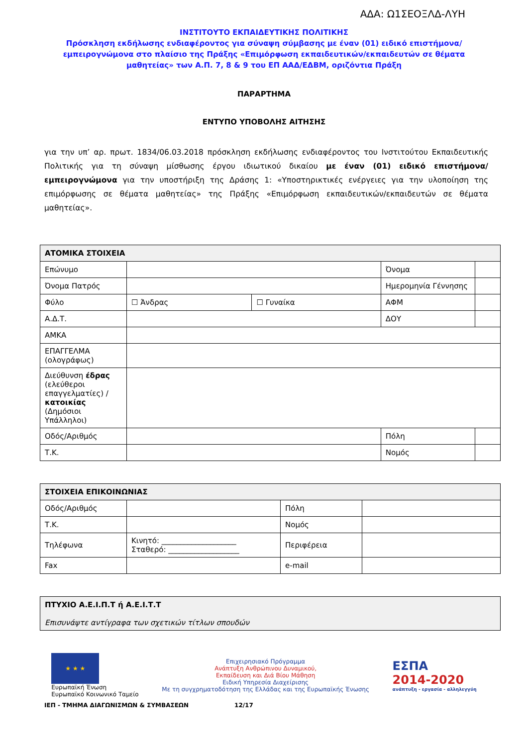ΑΔΑ: Ω1ΣΕΟΞΛΔ-ΛΥΗ
ΙΝΣΤΙΤΟΥΤΟ ΕΚΠΑΙΔΕΥΤΙΚΗΣ ΠΟΛΙΤΙΚΗΣ
Πρόσκληση εκδήλωσης ενδιαφέροντος για σύναψη σύμβασης με έναν (01) ειδικό επιστήμονα/εμπειρογνώμονα στο πλαίσιο της Πράξης «Επιμόρφωση εκπαιδευτικών/εκπαιδευτών σε θέματα μαθητείας» των Α.Π. 7, 8 & 9 του ΕΠ ΑΑΔ/ΕΔΒΜ, οριζόντια Πράξη
ΠΑΡΑΡΤΗΜΑ
ΕΝΤΥΠΟ ΥΠΟΒΟΛΗΣ ΑΙΤΗΣΗΣ
για την υπ’ αρ. πρωτ. 1834/06.03.2018 πρόσκληση εκδήλωσης ενδιαφέροντος του Ινστιτούτου Εκπαιδευτικής Πολιτικής για τη σύναψη μίσθωσης έργου ιδιωτικού δικαίου με έναν (01) ειδικό επιστήμονα/εμπειρογνώμονα για την υποστήριξη της Δράσης 1: «Υποστηρικτικές ενέργειες για την υλοποίηση της επιμόρφωσης σε θέματα μαθητείας» της Πράξης «Επιμόρφωση εκπαιδευτικών/εκπαιδευτών σε θέματα μαθητείας».
| ΑΤΟΜΙΚΑ ΣΤΟΙΧΕΙΑ | | | | |
| --- | --- | --- | --- | --- |
| Επώνυμο | | | Όνομα | |
| Όνομα Πατρός | | | Ημερομηνία Γέννησης | |
| Φύλο | ☐ Άνδρας | ☐ Γυναίκα | ΑΦΜ | |
| Α.Δ.Τ. | | | ΔΟΥ | |
| ΑΜΚΑ | | | | |
| ΕΠΑΓΓΕΛΜΑ (ολογράφως) | | | | |
| Διεύθυνση έδρας (ελεύθεροι επαγγελματίες) / κατοικίας (Δημόσιοι Υπάλληλοι) | | | | |
| Οδός/Αριθμός | | | Πόλη | |
| Τ.Κ. | | | Νομός | |
| ΣΤΟΙΧΕΙΑ ΕΠΙΚΟΙΝΩΝΙΑΣ | | | |
| --- | --- | --- | --- |
| Οδός/Αριθμός | | Πόλη | |
| Τ.Κ. | | Νομός | |
| Τηλέφωνα | Κινητό: ____________________ Σταθερό: ___________________ | Περιφέρεια | |
| Fax | | e-mail | |
| ΠΤΥΧΙΟ Α.Ε.Ι.Π.Τ ή Α.Ε.Ι.Τ.Τ Επισυνάψτε αντίγραφα των σχετικών τίτλων σπουδών |
| --- |
★ ★ ★
Ευρωπαϊκή Ένωση
Ευρωπαϊκό Κοινωνικό Ταμείο
Επιχειρησιακό Πρόγραμμα
Ανάπτυξη Ανθρώπινου Δυναμικού,
Εκπαίδευση και Διά Βίου Μάθηση
Ειδική Υπηρεσία Διαχείρισης
Με τη συγχρηματοδότηση της Ελλάδας και της Ευρωπαϊκής Ένωσης
ΕΣΠΑ
2014-2020
ανάπτυξη - εργασία - αλληλεγγύη
ΙΕΠ - ΤΜΗΜΑ ΔΙΑΓΩΝΙΣΜΩΝ & ΣΥΜΒΑΣΕΩΝ 12/17